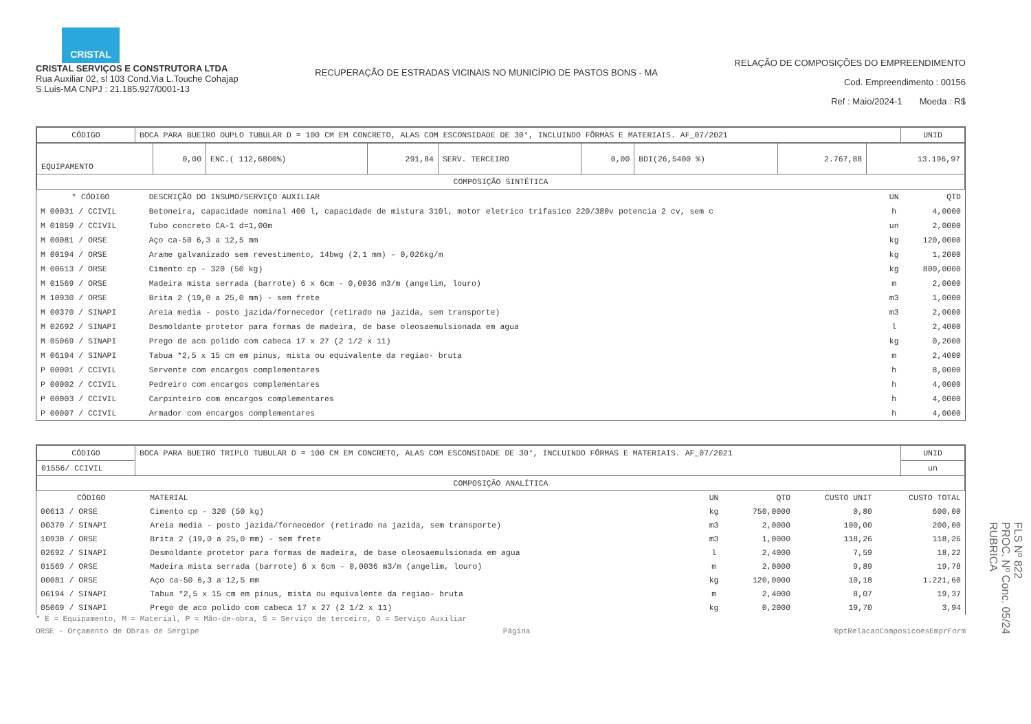CRISTAL
CRISTAL SERVIÇOS E CONSTRUTORA LTDA
Rua Auxiliar 02, sl 103 Cond.Via L.Touche Cohajap
S.Luis-MA CNPJ : 21.185.927/0001-13
RECUPERAÇÃO DE ESTRADAS VICINAIS NO MUNICÍPIO DE PASTOS BONS - MA
RELAÇÃO DE COMPOSIÇÕES DO EMPREENDIMENTO
Cod. Empreendimento : 00156
Ref : Maio/2024-1 Moeda : R$
| CÓDIGO | BOCA PARA BUEIRO DUPLO TUBULAR D = 100 CM EM CONCRETO, ALAS COM ESCONSIDADE DE 30°, INCLUINDO FÔRMAS E MATERIAIS. AF_07/2021 | UNID |
| EQUIPAMENTO | 0,00 | ENC.( 112,6800%) | 291,84 | SERV. TERCEIRO | 0,00 | BDI(26,5400 %) | 2.767,88 | 13.196,97 |
| COMPOSIÇÃO SINTÉTICA | | | | | | | | |
| * CÓDIGO | DESCRIÇÃO DO INSUMO/SERVIÇO AUXILIAR | UN | QTD |
| --- | --- | --- | --- |
| M 00031 / CCIVIL | Betoneira, capacidade nominal 400 l, capacidade de mistura 310l, motor eletrico trifasico 220/380v potencia 2 cv, sem c | h | 4,0000 |
| M 01859 / CCIVIL | Tubo concreto CA-1 d=1,00m | un | 2,0000 |
| M 00081 / ORSE | Aço ca-50 6,3 a 12,5 mm | kg | 120,0000 |
| M 00194 / ORSE | Arame galvanizado sem revestimento, 14bwg (2,1 mm) - 0,026kg/m | kg | 1,2000 |
| M 00613 / ORSE | Cimento cp - 320 (50 kg) | kg | 800,0000 |
| M 01569 / ORSE | Madeira mista serrada (barrote) 6 x 6cm - 0,0036 m3/m (angelim, louro) | m | 2,0000 |
| M 10930 / ORSE | Brita 2 (19,0 a 25,0 mm) - sem frete | m3 | 1,0000 |
| M 00370 / SINAPI | Areia media - posto jazida/fornecedor (retirado na jazida, sem transporte) | m3 | 2,0000 |
| M 02692 / SINAPI | Desmoldante protetor para formas de madeira, de base oleosaemulsionada em agua | l | 2,4000 |
| M 05069 / SINAPI | Prego de aco polido com cabeca 17 x 27 (2 1/2 x 11) | kg | 0,2000 |
| M 06194 / SINAPI | Tabua *2,5 x 15 cm em pinus, mista ou equivalente da regiao- bruta | m | 2,4000 |
| P 00001 / CCIVIL | Servente com encargos complementares | h | 8,0000 |
| P 00002 / CCIVIL | Pedreiro com encargos complementares | h | 4,0000 |
| P 00003 / CCIVIL | Carpinteiro com encargos complementares | h | 4,0000 |
| P 00007 / CCIVIL | Armador com encargos complementares | h | 4,0000 |
| CÓDIGO | BOCA PARA BUEIRO TRIPLO TUBULAR D = 100 CM EM CONCRETO, ALAS COM ESCONSIDADE DE 30°, INCLUINDO FÔRMAS E MATERIAIS. AF_07/2021 | UNID |
| 01556/ CCIVIL | | un |
| COMPOSIÇÃO ANALÍTICA | | |
| CÓDIGO | MATERIAL | UN | QTD | CUSTO UNIT | CUSTO TOTAL |
| --- | --- | --- | --- | --- | --- |
| 00613 / ORSE | Cimento cp - 320 (50 kg) | kg | 750,0000 | 0,80 | 600,00 |
| 00370 / SINAPI | Areia media - posto jazida/fornecedor (retirado na jazida, sem transporte) | m3 | 2,0000 | 100,00 | 200,00 |
| 10930 / ORSE | Brita 2 (19,0 a 25,0 mm) - sem frete | m3 | 1,0000 | 118,26 | 118,26 |
| 02692 / SINAPI | Desmoldante protetor para formas de madeira, de base oleosaemulsionada em agua | l | 2,4000 | 7,59 | 18,22 |
| 01569 / ORSE | Madeira mista serrada (barrote) 6 x 6cm - 0,0036 m3/m (angelim, louro) | m | 2,0000 | 9,89 | 19,78 |
| 00081 / ORSE | Aço ca-50 6,3 a 12,5 mm | kg | 120,0000 | 10,18 | 1.221,60 |
| 06194 / SINAPI | Tabua *2,5 x 15 cm em pinus, mista ou equivalente da regiao- bruta | m | 2,4000 | 8,07 | 19,37 |
| 05069 / SINAPI | Prego de aco polido com cabeca 17 x 27 (2 1/2 x 11) | kg | 0,2000 | 19,70 | 3,94 |
* E = Equipamento, M = Material, P = Mão-de-obra, S = Serviço de terceiro, O = Serviço Auxiliar
ORSE - Orçamento de Obras de Sergipe Página RptRelacaoComposicoesEmprForm
FLS Nº 822
PROC. Nº Conc. 05/24
RUBRICA